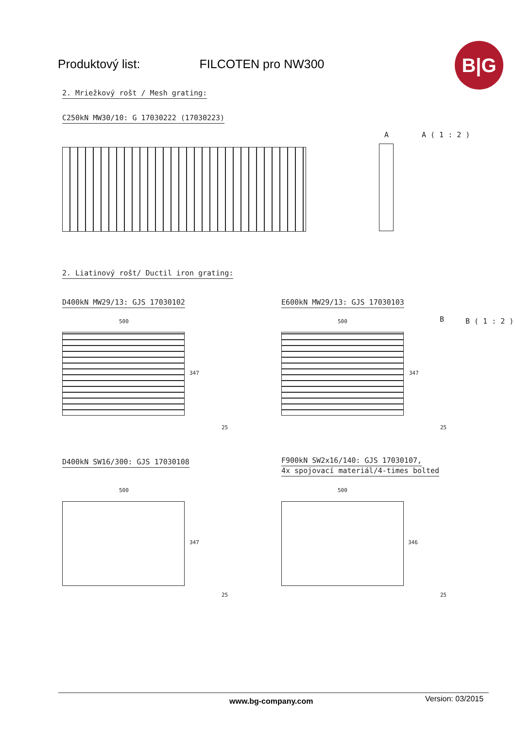Produktový list: FILCOTEN pro NW300
B|G
2. Mriežkový rošt / Mesh grating:
C250kN MW30/10: G 17030222 (17030223)
A A ( 1 : 2 )
2. Liatinový rošt/ Ductil iron grating:
D400kN MW29/13: GJS 17030102 E600kN MW29/13: GJS 17030103
500
347
25
500
347
25
B B ( 1 : 2 )
D400kN SW16/300: GJS 17030108
F900kN SW2x16/140: GJS 17030107,
4x spojovací materiál/4-times bolted
500
347
25
500
346
25
www.bg-company.com Version: 03/2015